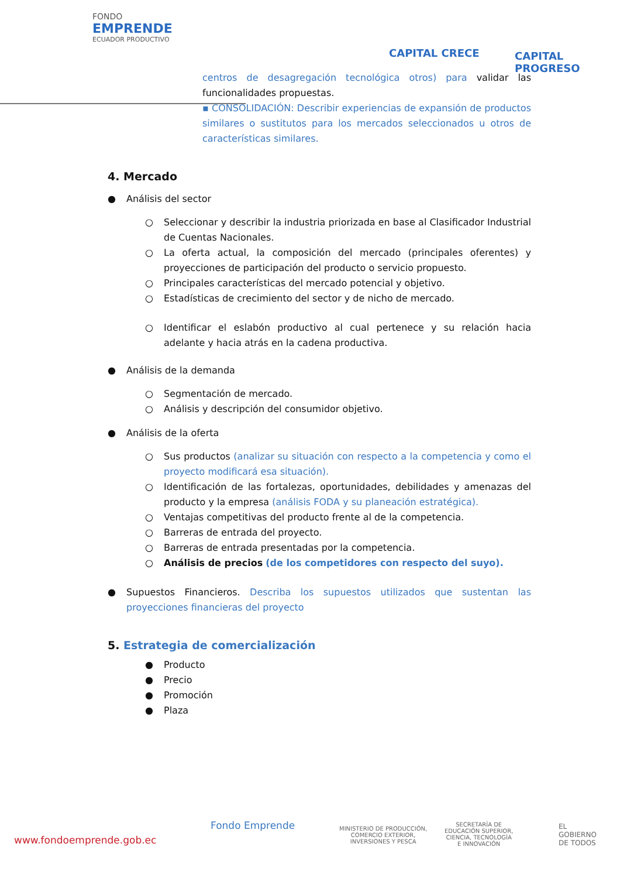FONDO
EMPRENDE
ECUADOR PRODUCTIVO
CAPITAL CRECE CAPITAL PROGRESO
centros de desagregación tecnológica otros) para validar las funcionalidades propuestas.
▪ CONSOLIDACIÓN: Describir experiencias de expansión de productos similares o sustitutos para los mercados seleccionados u otros de características similares.
4. Mercado
● Análisis del sector
○ Seleccionar y describir la industria priorizada en base al Clasificador Industrial de Cuentas Nacionales.
○ La oferta actual, la composición del mercado (principales oferentes) y proyecciones de participación del producto o servicio propuesto.
○ Principales características del mercado potencial y objetivo.
○ Estadísticas de crecimiento del sector y de nicho de mercado.
○ Identificar el eslabón productivo al cual pertenece y su relación hacia adelante y hacia atrás en la cadena productiva.
● Análisis de la demanda
○ Segmentación de mercado.
○ Análisis y descripción del consumidor objetivo.
● Análisis de la oferta
○ Sus productos (analizar su situación con respecto a la competencia y como el proyecto modificará esa situación).
○ Identificación de las fortalezas, oportunidades, debilidades y amenazas del producto y la empresa (análisis FODA y su planeación estratégica).
○ Ventajas competitivas del producto frente al de la competencia.
○ Barreras de entrada del proyecto.
○ Barreras de entrada presentadas por la competencia.
○ Análisis de precios (de los competidores con respecto del suyo).
● Supuestos Financieros. Describa los supuestos utilizados que sustentan las proyecciones financieras del proyecto
5. Estrategia de comercialización
● Producto
● Precio
● Promoción
● Plaza
www.fondoemprende.gob.ec
Fondo Emprende MINISTERIO DE PRODUCCIÓN,
COMERCIO EXTERIOR,
INVERSIONES Y PESCA
SECRETARÍA DE
EDUCACIÓN SUPERIOR,
CIENCIA, TECNOLOGÍA
E INNOVACIÓN
EL
GOBIERNO
DE TODOS